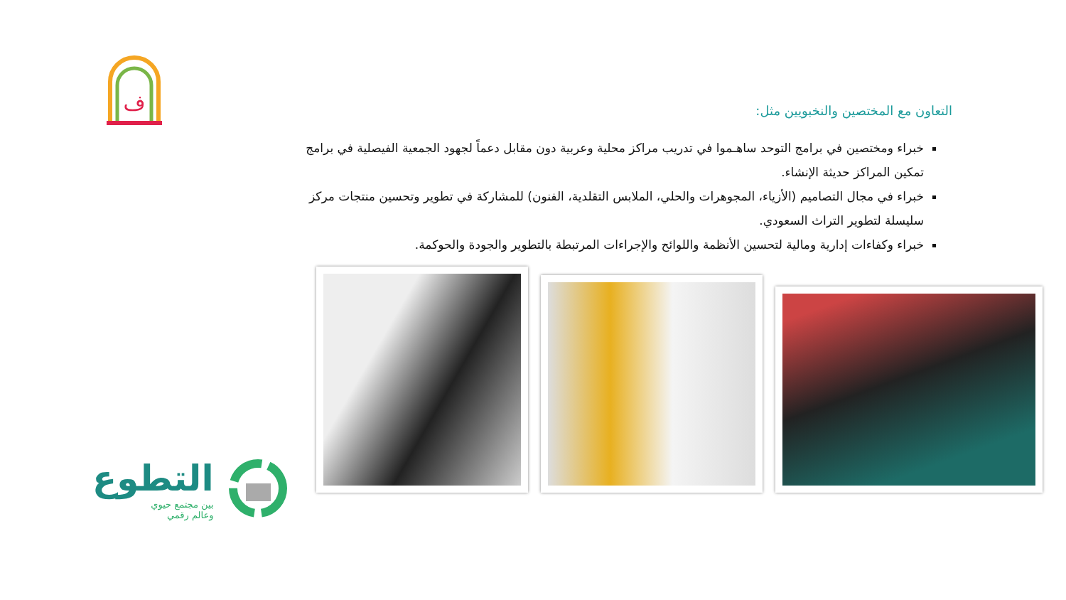ف
التعاون مع المختصين والنخبويين مثل:
خبراء ومختصين في برامج التوحد ساهـموا في تدريب مراكز محلية وعربية دون مقابل دعماً لجهود الجمعية الفيصلية في برامج تمكين المراكز حديثة الإنشاء.
خبراء في مجال التصاميم (الأزياء، المجوهرات والحلي، الملابس التقلدية، الفنون) للمشاركة في تطوير وتحسين منتجات مركز سليسلة لتطوير التراث السعودي.
خبراء وكفاءات إدارية ومالية لتحسين الأنظمة واللوائح والإجراءات المرتبطة بالتطوير والجودة والحوكمة.
التطوع
بين مجتمع حيوي
وعالم رقمي